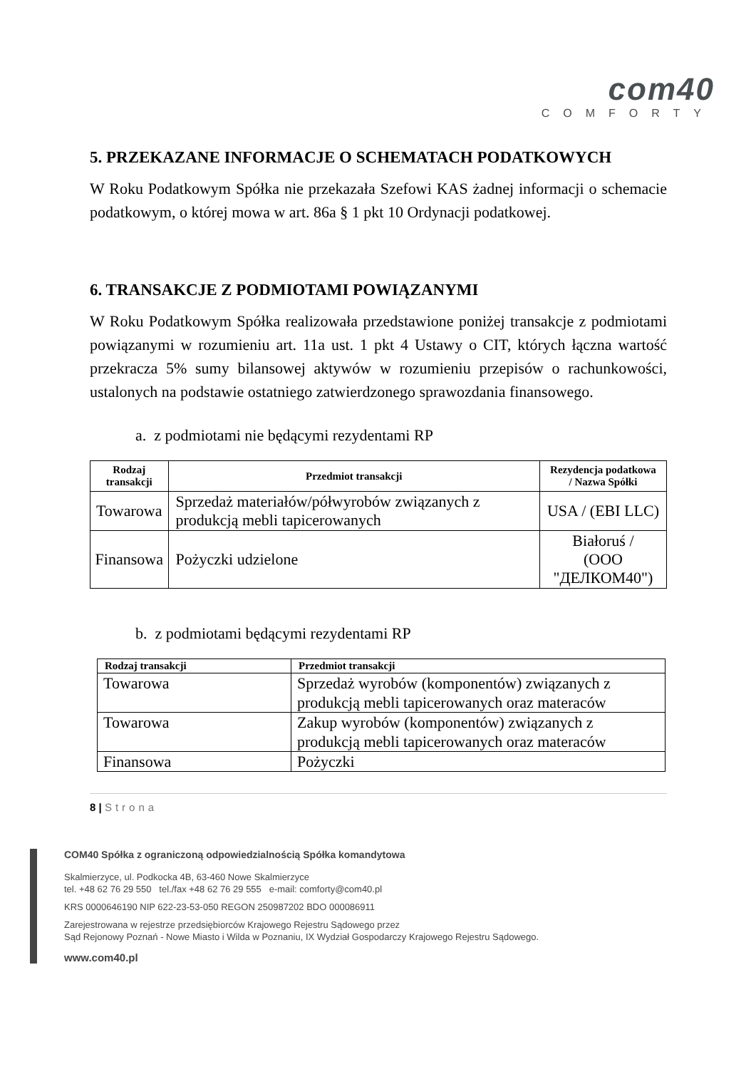com40
COMFORTY
5. PRZEKAZANE INFORMACJE O SCHEMATACH PODATKOWYCH
W Roku Podatkowym Spółka nie przekazała Szefowi KAS żadnej informacji o schemacie podatkowym, o której mowa w art. 86a § 1 pkt 10 Ordynacji podatkowej.
6. TRANSAKCJE Z PODMIOTAMI POWIĄZANYMI
W Roku Podatkowym Spółka realizowała przedstawione poniżej transakcje z podmiotami powiązanymi w rozumieniu art. 11a ust. 1 pkt 4 Ustawy o CIT, których łączna wartość przekracza 5% sumy bilansowej aktywów w rozumieniu przepisów o rachunkowości, ustalonych na podstawie ostatniego zatwierdzonego sprawozdania finansowego.
a. z podmiotami nie będącymi rezydentami RP
| Rodzaj transakcji | Przedmiot transakcji | Rezydencja podatkowa / Nazwa Spółki |
| --- | --- | --- |
| Towarowa | Sprzedaż materiałów/półwyrobów związanych z produkcją mebli tapicerowanych | USA / (EBI LLC) |
| Finansowa | Pożyczki udzielone | Białoruś / (OOO "ДЕЛКОМ40") |
b. z podmiotami będącymi rezydentami RP
| Rodzaj transakcji | Przedmiot transakcji |
| --- | --- |
| Towarowa | Sprzedaż wyrobów (komponentów) związanych z produkcją mebli tapicerowanych oraz materaców |
| Towarowa | Zakup wyrobów (komponentów) związanych z produkcją mebli tapicerowanych oraz materaców |
| Finansowa | Pożyczki |
8 | Strona
COM40 Spółka z ograniczoną odpowiedzialnością Spółka komandytowa
Skalmierzyce, ul. Podkocka 4B, 63-460 Nowe Skalmierzyce
tel. +48 62 76 29 550 tel./fax +48 62 76 29 555 e-mail: comforty@com40.pl
KRS 0000646190 NIP 622-23-53-050 REGON 250987202 BDO 000086911
Zarejestrowana w rejestrze przedsiębiorców Krajowego Rejestru Sądowego przez
Sąd Rejonowy Poznań - Nowe Miasto i Wilda w Poznaniu, IX Wydział Gospodarczy Krajowego Rejestru Sądowego.
www.com40.pl